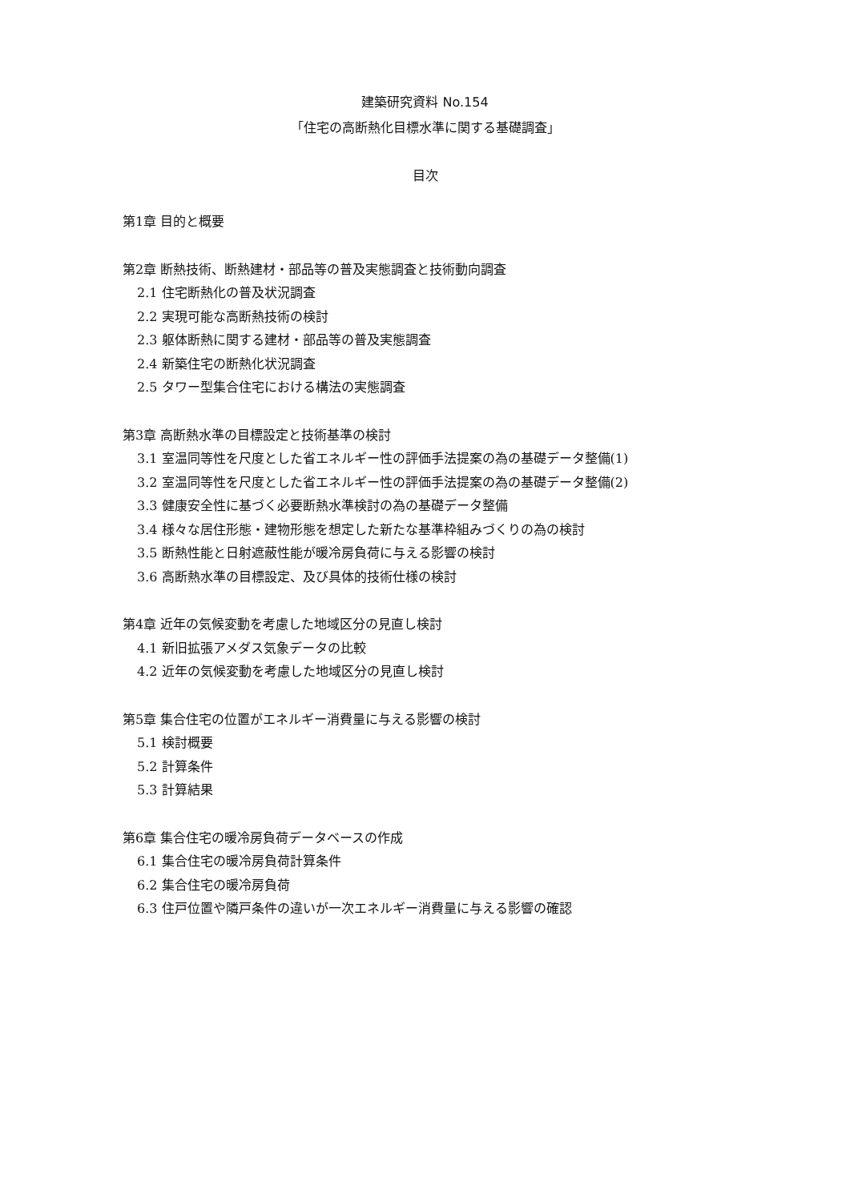建築研究資料 No.154
「住宅の高断熱化目標水準に関する基礎調査」
目次
第1章 目的と概要
第2章 断熱技術、断熱建材・部品等の普及実態調査と技術動向調査
2.1 住宅断熱化の普及状況調査
2.2 実現可能な高断熱技術の検討
2.3 躯体断熱に関する建材・部品等の普及実態調査
2.4 新築住宅の断熱化状況調査
2.5 タワー型集合住宅における構法の実態調査
第3章 高断熱水準の目標設定と技術基準の検討
3.1 室温同等性を尺度とした省エネルギー性の評価手法提案の為の基礎データ整備(1)
3.2 室温同等性を尺度とした省エネルギー性の評価手法提案の為の基礎データ整備(2)
3.3 健康安全性に基づく必要断熱水準検討の為の基礎データ整備
3.4 様々な居住形態・建物形態を想定した新たな基準枠組みづくりの為の検討
3.5 断熱性能と日射遮蔽性能が暖冷房負荷に与える影響の検討
3.6 高断熱水準の目標設定、及び具体的技術仕様の検討
第4章 近年の気候変動を考慮した地域区分の見直し検討
4.1 新旧拡張アメダス気象データの比較
4.2 近年の気候変動を考慮した地域区分の見直し検討
第5章 集合住宅の位置がエネルギー消費量に与える影響の検討
5.1 検討概要
5.2 計算条件
5.3 計算結果
第6章 集合住宅の暖冷房負荷データベースの作成
6.1 集合住宅の暖冷房負荷計算条件
6.2 集合住宅の暖冷房負荷
6.3 住戸位置や隣戸条件の違いが一次エネルギー消費量に与える影響の確認